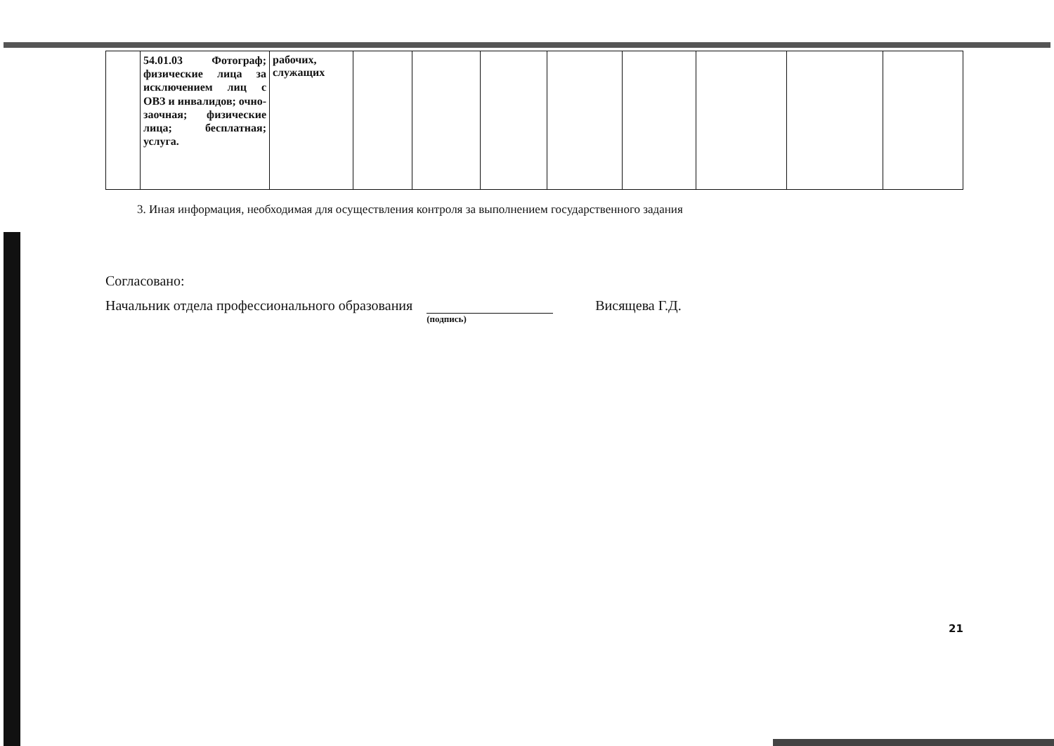| | 54.01.03 Фотограф; физические лица за исключением лиц с ОВЗ и инвалидов; очно-заочная; физические лица; бесплатная; услуга. | рабочих, служащих | | | | | | | | |
3. Иная информация, необходимая для осуществления контроля за выполнением государственного задания
Согласовано:
Начальник отдела профессионального образования
(подпись)
Висящева Г.Д.
21